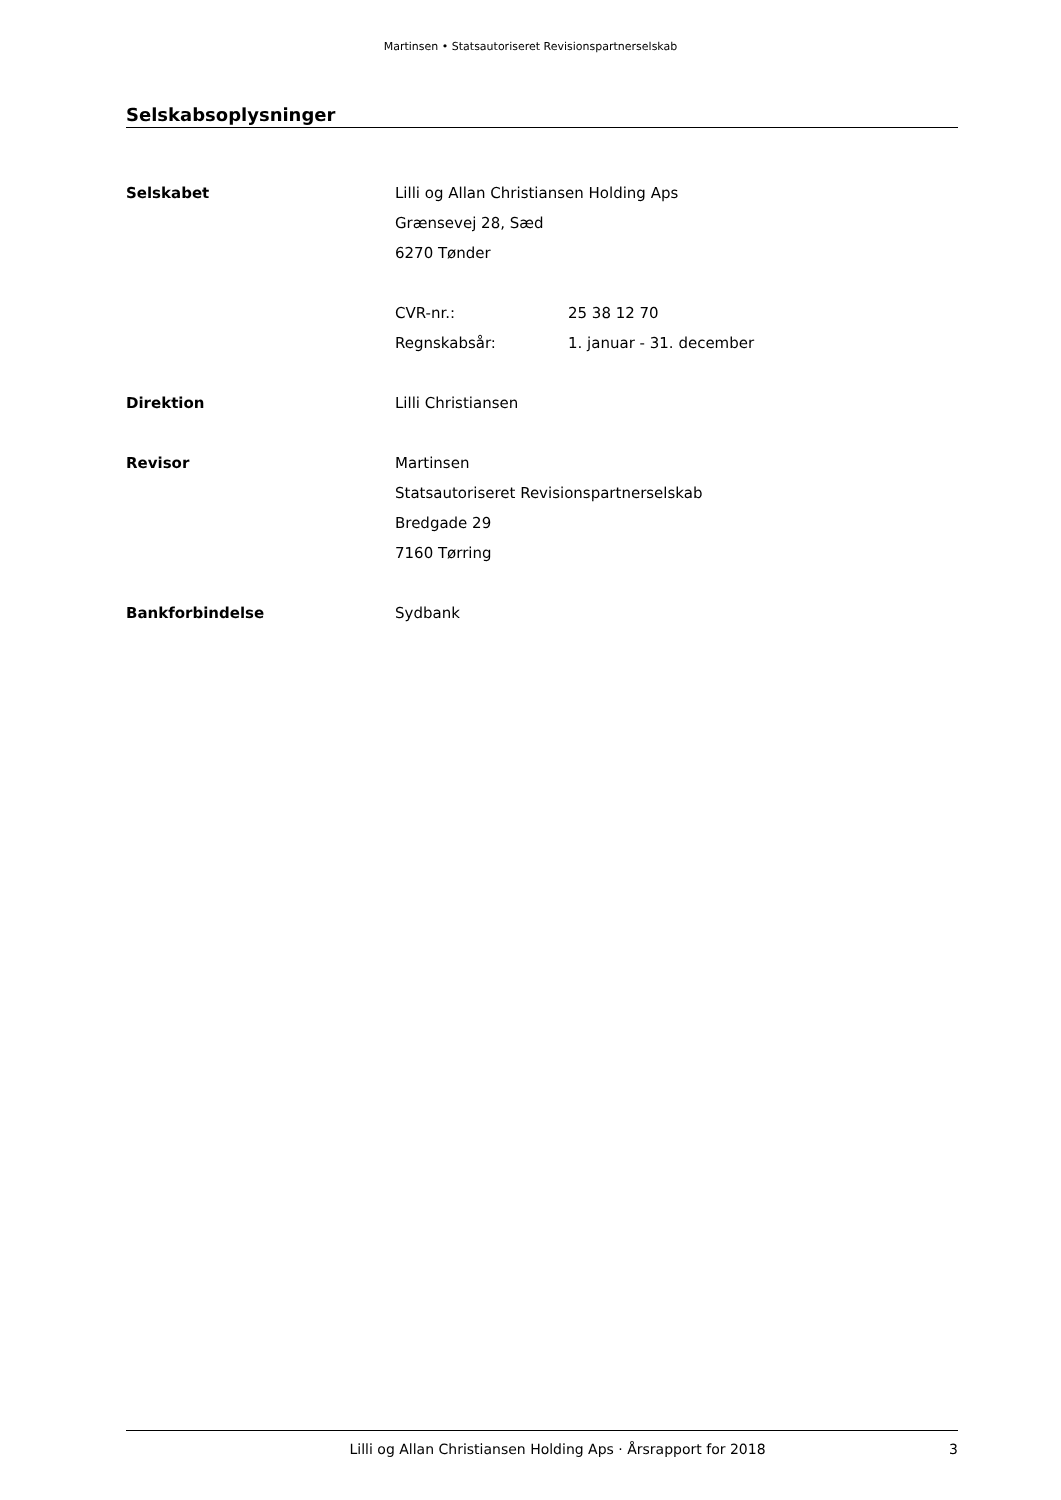Martinsen • Statsautoriseret Revisionspartnerselskab
Selskabsoplysninger
Selskabet
Lilli og Allan Christiansen Holding Aps
Grænsevej 28, Sæd
6270 Tønder
CVR-nr.: 25 38 12 70
Regnskabsår: 1. januar - 31. december
Direktion
Lilli Christiansen
Revisor
Martinsen
Statsautoriseret Revisionspartnerselskab
Bredgade 29
7160 Tørring
Bankforbindelse
Sydbank
Lilli og Allan Christiansen Holding Aps · Årsrapport for 2018 3